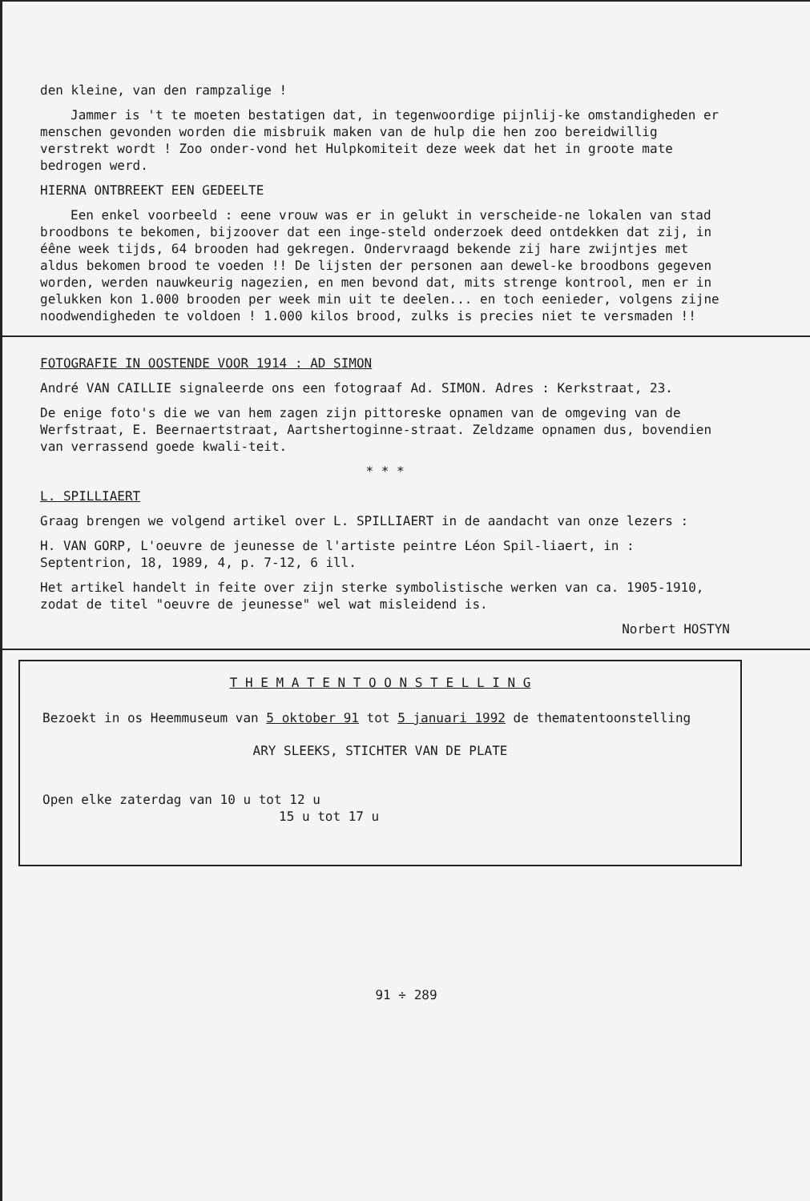den kleine, van den rampzalige !
Jammer is 't te moeten bestatigen dat, in tegenwoordige pijnlij-ke omstandigheden er menschen gevonden worden die misbruik maken van de hulp die hen zoo bereidwillig verstrekt wordt ! Zoo onder-vond het Hulpkomiteit deze week dat het in groote mate bedrogen werd.
HIERNA ONTBREEKT EEN GEDEELTE
Een enkel voorbeeld : eene vrouw was er in gelukt in verscheide-ne lokalen van stad broodbons te bekomen, bijzoover dat een inge-steld onderzoek deed ontdekken dat zij, in éêne week tijds, 64 brooden had gekregen. Ondervraagd bekende zij hare zwijntjes met aldus bekomen brood te voeden !! De lijsten der personen aan dewel-ke broodbons gegeven worden, werden nauwkeurig nagezien, en men bevond dat, mits strenge kontrool, men er in gelukken kon 1.000 brooden per week min uit te deelen... en toch eenieder, volgens zijne noodwendigheden te voldoen ! 1.000 kilos brood, zulks is precies niet te versmaden !!
FOTOGRAFIE IN OOSTENDE VOOR 1914 : AD SIMON
André VAN CAILLIE signaleerde ons een fotograaf Ad. SIMON. Adres : Kerkstraat, 23.
De enige foto's die we van hem zagen zijn pittoreske opnamen van de omgeving van de Werfstraat, E. Beernaertstraat, Aartshertoginne-straat. Zeldzame opnamen dus, bovendien van verrassend goede kwali-teit.
* * *
L. SPILLIAERT
Graag brengen we volgend artikel over L. SPILLIAERT in de aandacht van onze lezers :
H. VAN GORP, L'oeuvre de jeunesse de l'artiste peintre Léon Spil-liaert, in : Septentrion, 18, 1989, 4, p. 7-12, 6 ill.
Het artikel handelt in feite over zijn sterke symbolistische werken van ca. 1905-1910, zodat de titel "oeuvre de jeunesse" wel wat misleidend is.
Norbert HOSTYN
T H E M A T E N T O O N S T E L L I N G
Bezoekt in os Heemmuseum van 5 oktober 91 tot 5 januari 1992 de thematentoonstelling
ARY SLEEKS, STICHTER VAN DE PLATE
Open elke zaterdag van 10 u tot 12 u
15 u tot 17 u
91 ÷ 289